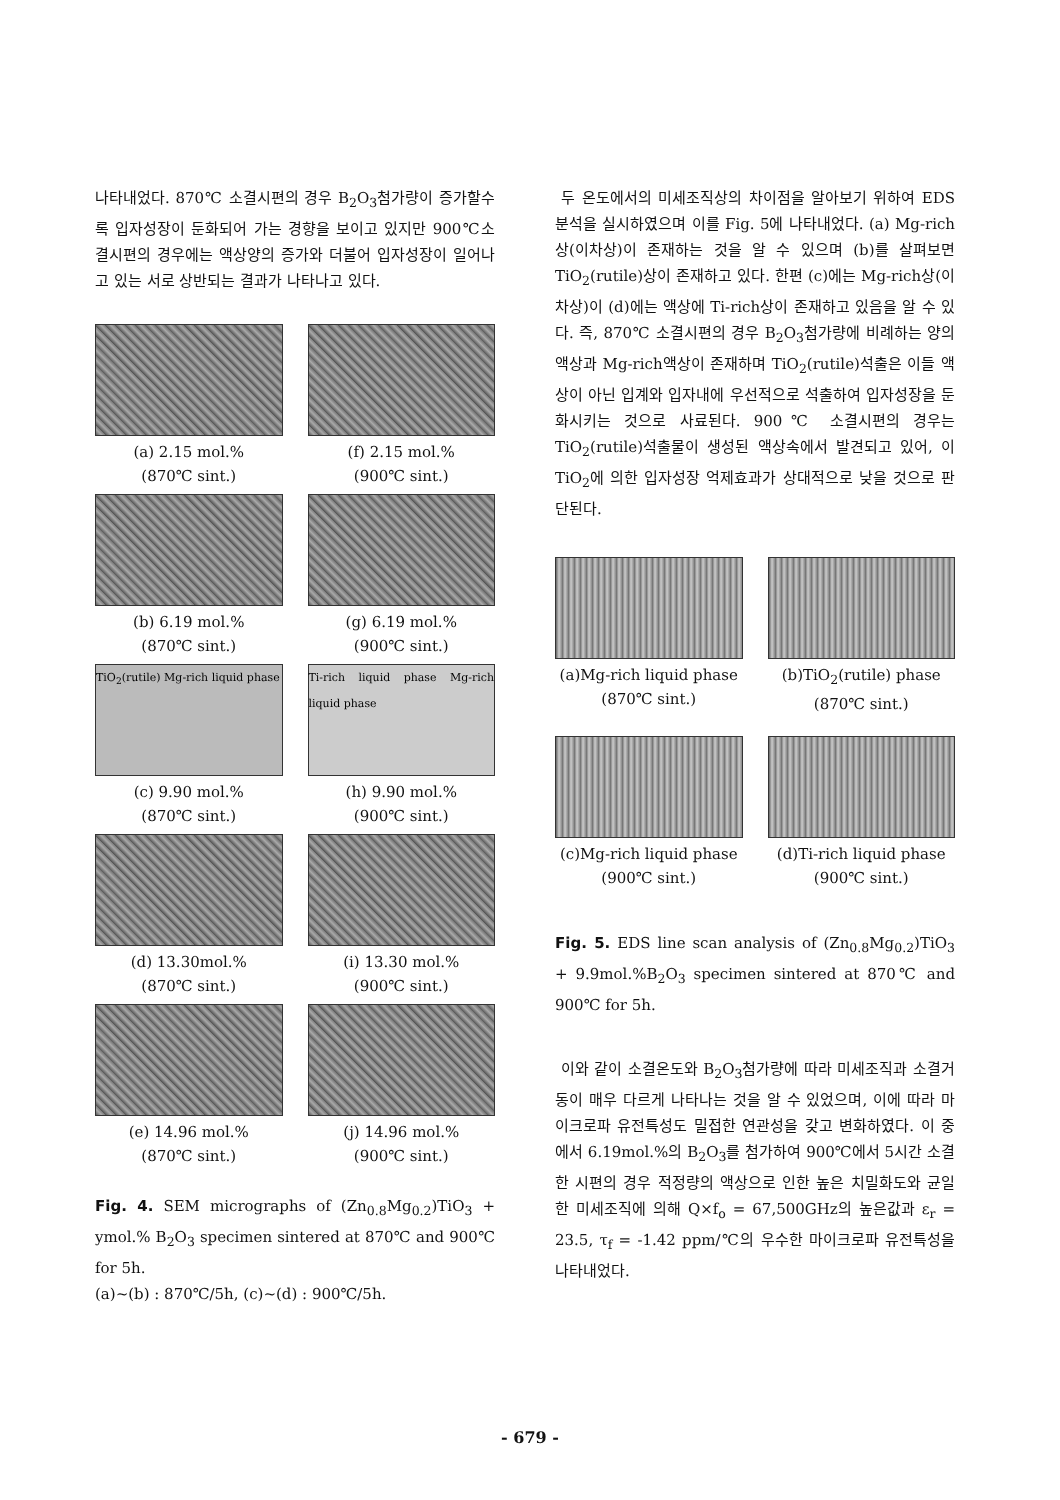나타내었다. 870℃ 소결시편의 경우 B<sub>2</sub>O<sub>3</sub>첨가량이 증가할수록 입자성장이 둔화되어 가는 경향을 보이고 있지만 900℃소결시편의 경우에는 액상양의 증가와 더불어 입자성장이 일어나고 있는 서로 상반되는 결과가 나타나고 있다.
(a) 2.15 mol.%
(870℃ sint.)
(f) 2.15 mol.%
(900℃ sint.)
(b) 6.19 mol.%
(870℃ sint.)
(g) 6.19 mol.%
(900℃ sint.)
TiO<sub>2</sub>(rutile) Mg-rich liquid phase
(c) 9.90 mol.%
(870℃ sint.)
Ti-rich liquid phase Mg-rich liquid phase
(h) 9.90 mol.%
(900℃ sint.)
(d) 13.30mol.%
(870℃ sint.)
(i) 13.30 mol.%
(900℃ sint.)
(e) 14.96 mol.%
(870℃ sint.)
(j) 14.96 mol.%
(900℃ sint.)
Fig. 4. SEM micrographs of (Zn<sub>0.8</sub>Mg<sub>0.2</sub>)TiO<sub>3</sub> + ymol.% B<sub>2</sub>O<sub>3</sub> specimen sintered at 870℃ and 900℃ for 5h.
(a)~(b) : 870℃/5h, (c)~(d) : 900℃/5h.
두 온도에서의 미세조직상의 차이점을 알아보기 위하여 EDS분석을 실시하였으며 이를 Fig. 5에 나타내었다. (a) Mg-rich상(이차상)이 존재하는 것을 알 수 있으며 (b)를 살펴보면 TiO<sub>2</sub>(rutile)상이 존재하고 있다. 한편 (c)에는 Mg-rich상(이차상)이 (d)에는 액상에 Ti-rich상이 존재하고 있음을 알 수 있다. 즉, 870℃ 소결시편의 경우 B<sub>2</sub>O<sub>3</sub>첨가량에 비례하는 양의 액상과 Mg-rich액상이 존재하며 TiO<sub>2</sub>(rutile)석출은 이들 액상이 아닌 입계와 입자내에 우선적으로 석출하여 입자성장을 둔화시키는 것으로 사료된다. 900℃ 소결시편의 경우는 TiO<sub>2</sub>(rutile)석출물이 생성된 액상속에서 발견되고 있어, 이 TiO<sub>2</sub>에 의한 입자성장 억제효과가 상대적으로 낮을 것으로 판단된다.
(a)Mg-rich liquid phase
(870℃ sint.)
(b)TiO<sub>2</sub>(rutile) phase
(870℃ sint.)
(c)Mg-rich liquid phase
(900℃ sint.)
(d)Ti-rich liquid phase
(900℃ sint.)
Fig. 5. EDS line scan analysis of (Zn<sub>0.8</sub>Mg<sub>0.2</sub>)TiO<sub>3</sub> + 9.9mol.%B<sub>2</sub>O<sub>3</sub> specimen sintered at 870℃ and 900℃ for 5h.
이와 같이 소결온도와 B<sub>2</sub>O<sub>3</sub>첨가량에 따라 미세조직과 소결거동이 매우 다르게 나타나는 것을 알 수 있었으며, 이에 따라 마이크로파 유전특성도 밀접한 연관성을 갖고 변화하였다. 이 중에서 6.19mol.%의 B<sub>2</sub>O<sub>3</sub>를 첨가하여 900℃에서 5시간 소결한 시편의 경우 적정량의 액상으로 인한 높은 치밀화도와 균일한 미세조직에 의해 Q×f<sub>o</sub> = 67,500GHz의 높은값과 ε<sub>r</sub> = 23.5, τ<sub>f</sub> = -1.42 ppm/℃의 우수한 마이크로파 유전특성을 나타내었다.
- 679 -